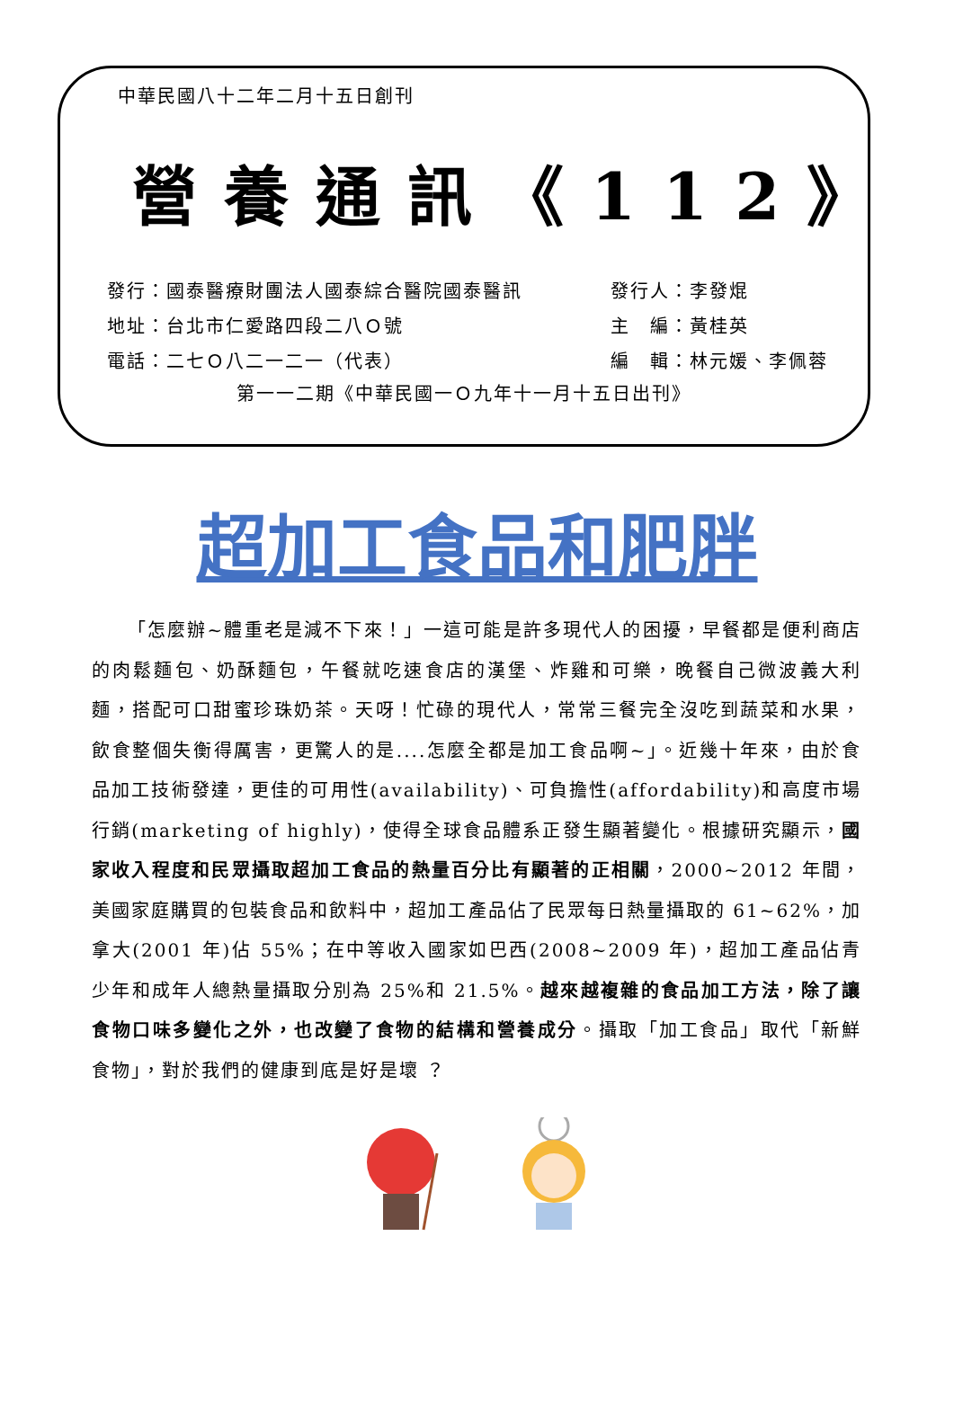中華民國八十二年二月十五日創刊
營養通訊《112》
發行：國泰醫療財團法人國泰綜合醫院國泰醫訊
地址：台北市仁愛路四段二八Ｏ號
電話：二七Ｏ八二一二一（代表）
發行人：李發焜
主　編：黃桂英
編　輯：林元媛、李佩蓉
第一一二期《中華民國一Ｏ九年十一月十五日出刊》
超加工食品和肥胖
「怎麼辦~體重老是減不下來！」一這可能是許多現代人的困擾，早餐都是便利商店的肉鬆麵包、奶酥麵包，午餐就吃速食店的漢堡、炸雞和可樂，晚餐自己微波義大利麵，搭配可口甜蜜珍珠奶茶。天呀！忙碌的現代人，常常三餐完全沒吃到蔬菜和水果，飲食整個失衡得厲害，更驚人的是....怎麼全都是加工食品啊~」。近幾十年來，由於食品加工技術發達，更佳的可用性(availability)、可負擔性(affordability)和高度市場行銷(marketing of highly)，使得全球食品體系正發生顯著變化。根據研究顯示，國家收入程度和民眾攝取超加工食品的熱量百分比有顯著的正相關，2000~2012 年間，美國家庭購買的包裝食品和飲料中，超加工產品佔了民眾每日熱量攝取的 61~62%，加拿大(2001 年)佔 55%；在中等收入國家如巴西(2008~2009 年)，超加工產品佔青少年和成年人總熱量攝取分別為 25%和 21.5%。越來越複雜的食品加工方法，除了讓食物口味多變化之外，也改變了食物的結構和營養成分。攝取「加工食品」取代「新鮮食物」，對於我們的健康到底是好是壞 ？